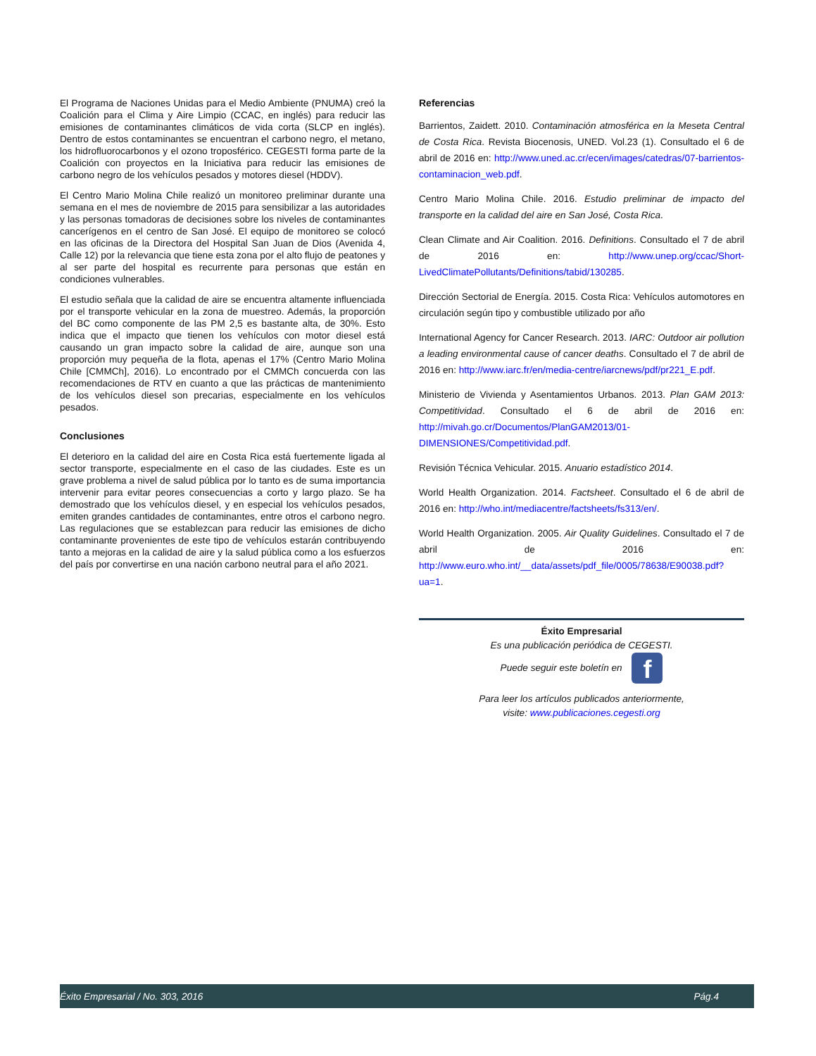El Programa de Naciones Unidas para el Medio Ambiente (PNUMA) creó la Coalición para el Clima y Aire Limpio (CCAC, en inglés) para reducir las emisiones de contaminantes climáticos de vida corta (SLCP en inglés). Dentro de estos contaminantes se encuentran el carbono negro, el metano, los hidrofluorocarbonos y el ozono troposférico. CEGESTI forma parte de la Coalición con proyectos en la Iniciativa para reducir las emisiones de carbono negro de los vehículos pesados y motores diesel (HDDV).
El Centro Mario Molina Chile realizó un monitoreo preliminar durante una semana en el mes de noviembre de 2015 para sensibilizar a las autoridades y las personas tomadoras de decisiones sobre los niveles de contaminantes cancerígenos en el centro de San José. El equipo de monitoreo se colocó en las oficinas de la Directora del Hospital San Juan de Dios (Avenida 4, Calle 12) por la relevancia que tiene esta zona por el alto flujo de peatones y al ser parte del hospital es recurrente para personas que están en condiciones vulnerables.
El estudio señala que la calidad de aire se encuentra altamente influenciada por el transporte vehicular en la zona de muestreo. Además, la proporción del BC como componente de las PM 2,5 es bastante alta, de 30%. Esto indica que el impacto que tienen los vehículos con motor diesel está causando un gran impacto sobre la calidad de aire, aunque son una proporción muy pequeña de la flota, apenas el 17% (Centro Mario Molina Chile [CMMCh], 2016). Lo encontrado por el CMMCh concuerda con las recomendaciones de RTV en cuanto a que las prácticas de mantenimiento de los vehículos diesel son precarias, especialmente en los vehículos pesados.
Conclusiones
El deterioro en la calidad del aire en Costa Rica está fuertemente ligada al sector transporte, especialmente en el caso de las ciudades. Este es un grave problema a nivel de salud pública por lo tanto es de suma importancia intervenir para evitar peores consecuencias a corto y largo plazo. Se ha demostrado que los vehículos diesel, y en especial los vehículos pesados, emiten grandes cantidades de contaminantes, entre otros el carbono negro. Las regulaciones que se establezcan para reducir las emisiones de dicho contaminante provenientes de este tipo de vehículos estarán contribuyendo tanto a mejoras en la calidad de aire y la salud pública como a los esfuerzos del país por convertirse en una nación carbono neutral para el año 2021.
Referencias
Barrientos, Zaidett. 2010. Contaminación atmosférica en la Meseta Central de Costa Rica. Revista Biocenosis, UNED. Vol.23 (1). Consultado el 6 de abril de 2016 en: http://www.uned.ac.cr/ecen/images/catedras/07-barrientos-contaminacion_web.pdf.
Centro Mario Molina Chile. 2016. Estudio preliminar de impacto del transporte en la calidad del aire en San José, Costa Rica.
Clean Climate and Air Coalition. 2016. Definitions. Consultado el 7 de abril de 2016 en: http://www.unep.org/ccac/Short-LivedClimatePollutants/Definitions/tabid/130285.
Dirección Sectorial de Energía. 2015. Costa Rica: Vehículos automotores en circulación según tipo y combustible utilizado por año
International Agency for Cancer Research. 2013. IARC: Outdoor air pollution a leading environmental cause of cancer deaths. Consultado el 7 de abril de 2016 en: http://www.iarc.fr/en/media-centre/iarcnews/pdf/pr221_E.pdf.
Ministerio de Vivienda y Asentamientos Urbanos. 2013. Plan GAM 2013: Competitividad. Consultado el 6 de abril de 2016 en: http://mivah.go.cr/Documentos/PlanGAM2013/01-DIMENSIONES/Competitividad.pdf.
Revisión Técnica Vehicular. 2015. Anuario estadístico 2014.
World Health Organization. 2014. Factsheet. Consultado el 6 de abril de 2016 en: http://who.int/mediacentre/factsheets/fs313/en/.
World Health Organization. 2005. Air Quality Guidelines. Consultado el 7 de abril de 2016 en: http://www.euro.who.int/__data/assets/pdf_file/0005/78638/E90038.pdf?ua=1.
Éxito Empresarial
Es una publicación periódica de CEGESTI.
Puede seguir este boletín en f
Para leer los artículos publicados anteriormente,
visite: www.publicaciones.cegesti.org
Éxito Empresarial / No. 303, 2016 Pág.4